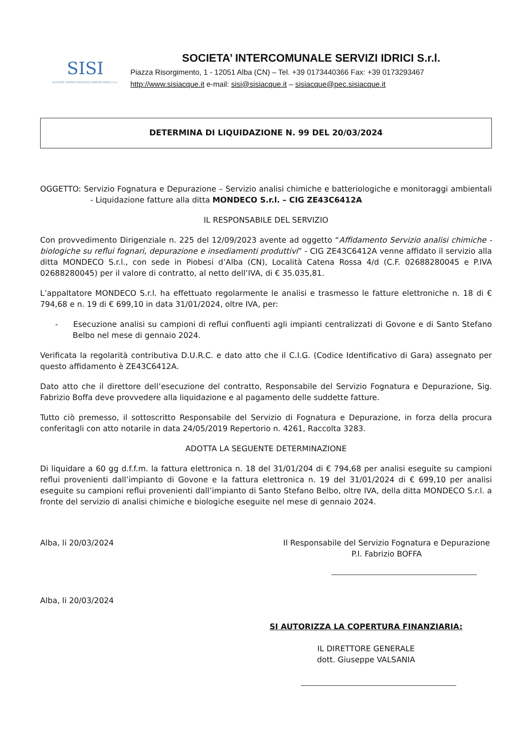SISI
SOCIETA' INTERCOMUNALE SERVIZI IDRICI S.r.l.
SOCIETA’ INTERCOMUNALE SERVIZI IDRICI S.r.l.
Piazza Risorgimento, 1 - 12051 Alba (CN) – Tel. +39 0173440366 Fax: +39 0173293467
http://www.sisiacque.it e-mail: sisi@sisiacque.it – sisiacque@pec.sisiacque.it
DETERMINA DI LIQUIDAZIONE N. 99 DEL 20/03/2024
OGGETTO: Servizio Fognatura e Depurazione – Servizio analisi chimiche e batteriologiche e monitoraggi ambientali - Liquidazione fatture alla ditta MONDECO S.r.l. – CIG ZE43C6412A
IL RESPONSABILE DEL SERVIZIO
Con provvedimento Dirigenziale n. 225 del 12/09/2023 avente ad oggetto “Affidamento Servizio analisi chimiche -biologiche su reflui fognari, depurazione e insediamenti produttivi” - CIG ZE43C6412A venne affidato il servizio alla ditta MONDECO S.r.l., con sede in Piobesi d’Alba (CN), Località Catena Rossa 4/d (C.F. 02688280045 e P.IVA 02688280045) per il valore di contratto, al netto dell’IVA, di € 35.035,81.
L’appaltatore MONDECO S.r.l. ha effettuato regolarmente le analisi e trasmesso le fatture elettroniche n. 18 di € 794,68 e n. 19 di € 699,10 in data 31/01/2024, oltre IVA, per:
- Esecuzione analisi su campioni di reflui confluenti agli impianti centralizzati di Govone e di Santo Stefano Belbo nel mese di gennaio 2024.
Verificata la regolarità contributiva D.U.R.C. e dato atto che il C.I.G. (Codice Identificativo di Gara) assegnato per questo affidamento è ZE43C6412A.
Dato atto che il direttore dell’esecuzione del contratto, Responsabile del Servizio Fognatura e Depurazione, Sig. Fabrizio Boffa deve provvedere alla liquidazione e al pagamento delle suddette fatture.
Tutto ciò premesso, il sottoscritto Responsabile del Servizio di Fognatura e Depurazione, in forza della procura conferitagli con atto notarile in data 24/05/2019 Repertorio n. 4261, Raccolta 3283.
ADOTTA LA SEGUENTE DETERMINAZIONE
Di liquidare a 60 gg d.f.f.m. la fattura elettronica n. 18 del 31/01/204 di € 794,68 per analisi eseguite su campioni reflui provenienti dall’impianto di Govone e la fattura elettronica n. 19 del 31/01/2024 di € 699,10 per analisi eseguite su campioni reflui provenienti dall’impianto di Santo Stefano Belbo, oltre IVA, della ditta MONDECO S.r.l. a fronte del servizio di analisi chimiche e biologiche eseguite nel mese di gennaio 2024.
Alba, li 20/03/2024 Il Responsabile del Servizio Fognatura e Depurazione
P.I. Fabrizio BOFFA
Alba, li 20/03/2024
SI AUTORIZZA LA COPERTURA FINANZIARIA:
IL DIRETTORE GENERALE
dott. Giuseppe VALSANIA